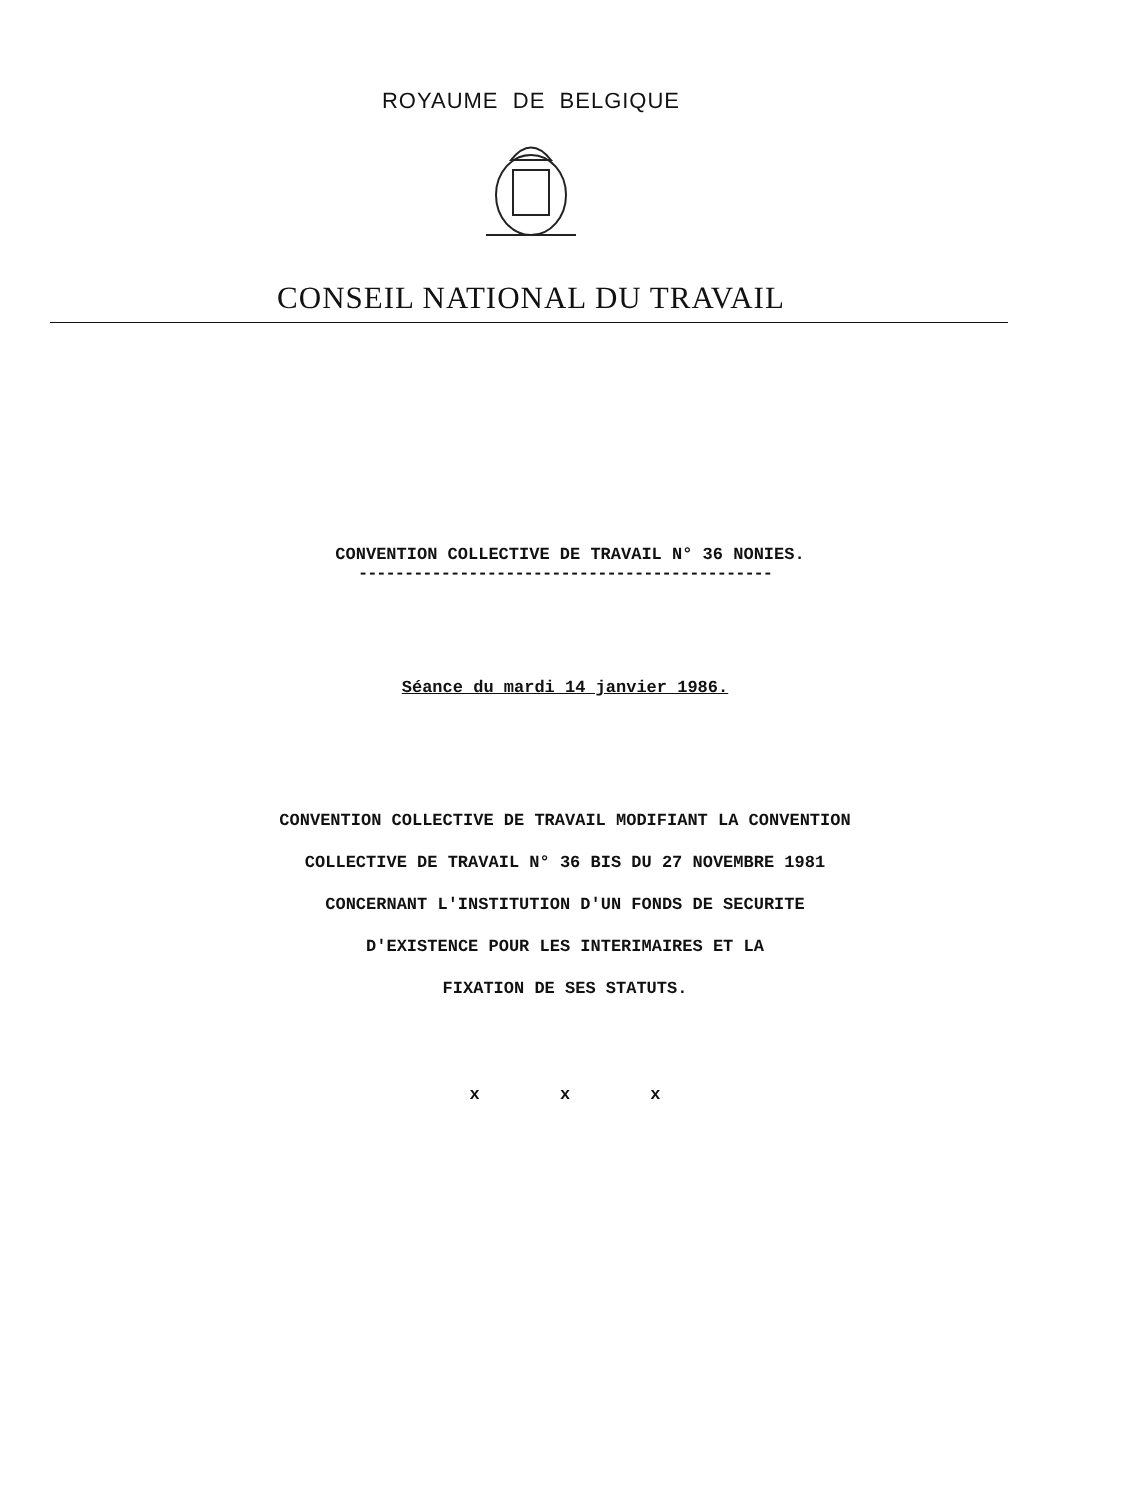ROYAUME DE BELGIQUE
CONSEIL NATIONAL DU TRAVAIL
CONVENTION COLLECTIVE DE TRAVAIL N° 36 NONIES.
---------------------------------------------
Séance du mardi 14 janvier 1986.
CONVENTION COLLECTIVE DE TRAVAIL MODIFIANT LA CONVENTION
COLLECTIVE DE TRAVAIL N° 36 BIS DU 27 NOVEMBRE 1981
CONCERNANT L'INSTITUTION D'UN FONDS DE SECURITE
D'EXISTENCE POUR LES INTERIMAIRES ET LA
FIXATION DE SES STATUTS.
x x x